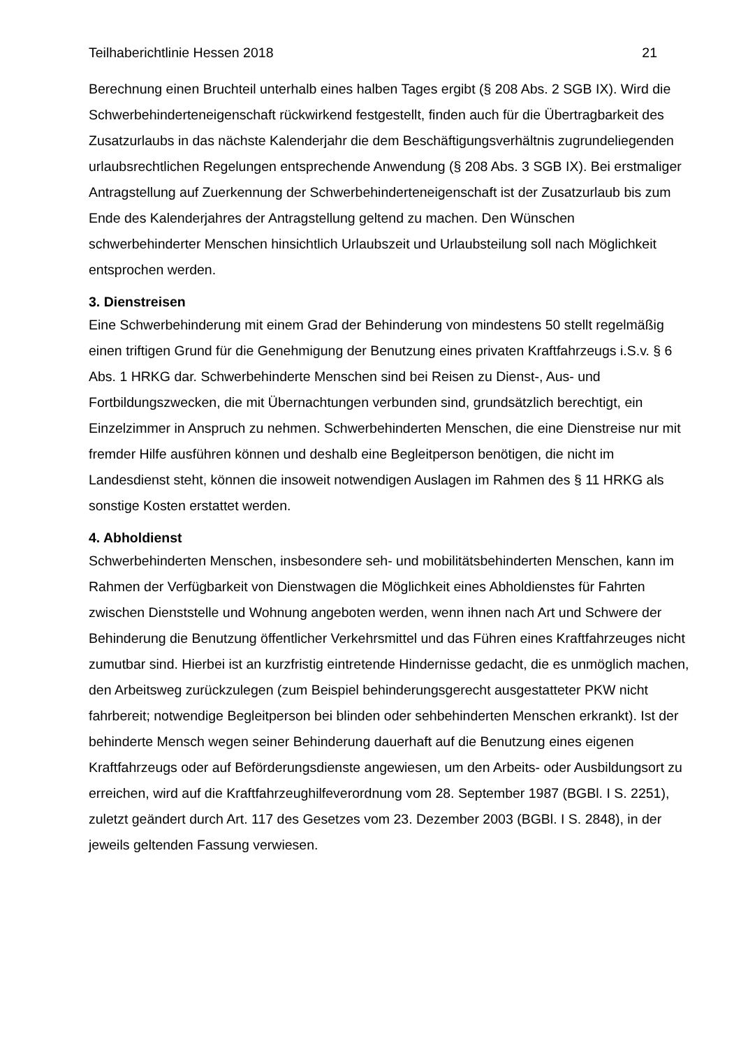Teilhaberichtlinie Hessen 2018 21
Berechnung einen Bruchteil unterhalb eines halben Tages ergibt (§ 208 Abs. 2 SGB IX). Wird die Schwerbehinderteneigenschaft rückwirkend festgestellt, finden auch für die Übertragbarkeit des Zusatzurlaubs in das nächste Kalenderjahr die dem Beschäftigungsverhältnis zugrundeliegenden urlaubsrechtlichen Regelungen entsprechende Anwendung (§ 208 Abs. 3 SGB IX). Bei erstmaliger Antragstellung auf Zuerkennung der Schwerbehinderteneigenschaft ist der Zusatzurlaub bis zum Ende des Kalenderjahres der Antragstellung geltend zu machen. Den Wünschen schwerbehinderter Menschen hinsichtlich Urlaubszeit und Urlaubsteilung soll nach Möglichkeit entsprochen werden.
3. Dienstreisen
Eine Schwerbehinderung mit einem Grad der Behinderung von mindestens 50 stellt regelmäßig einen triftigen Grund für die Genehmigung der Benutzung eines privaten Kraftfahrzeugs i.S.v. § 6 Abs. 1 HRKG dar. Schwerbehinderte Menschen sind bei Reisen zu Dienst-, Aus- und Fortbildungszwecken, die mit Übernachtungen verbunden sind, grundsätzlich berechtigt, ein Einzelzimmer in Anspruch zu nehmen. Schwerbehinderten Menschen, die eine Dienstreise nur mit fremder Hilfe ausführen können und deshalb eine Begleitperson benötigen, die nicht im Landesdienst steht, können die insoweit notwendigen Auslagen im Rahmen des § 11 HRKG als sonstige Kosten erstattet werden.
4. Abholdienst
Schwerbehinderten Menschen, insbesondere seh- und mobilitätsbehinderten Menschen, kann im Rahmen der Verfügbarkeit von Dienstwagen die Möglichkeit eines Abholdienstes für Fahrten zwischen Dienststelle und Wohnung angeboten werden, wenn ihnen nach Art und Schwere der Behinderung die Benutzung öffentlicher Verkehrsmittel und das Führen eines Kraftfahrzeuges nicht zumutbar sind. Hierbei ist an kurzfristig eintretende Hindernisse gedacht, die es unmöglich machen, den Arbeitsweg zurückzulegen (zum Beispiel behinderungsgerecht ausgestatteter PKW nicht fahrbereit; notwendige Begleitperson bei blinden oder sehbehinderten Menschen erkrankt). Ist der behinderte Mensch wegen seiner Behinderung dauerhaft auf die Benutzung eines eigenen Kraftfahrzeugs oder auf Beförderungsdienste angewiesen, um den Arbeits- oder Ausbildungsort zu erreichen, wird auf die Kraftfahrzeughilfeverordnung vom 28. September 1987 (BGBl. I S. 2251), zuletzt geändert durch Art. 117 des Gesetzes vom 23. Dezember 2003 (BGBl. I S. 2848), in der jeweils geltenden Fassung verwiesen.